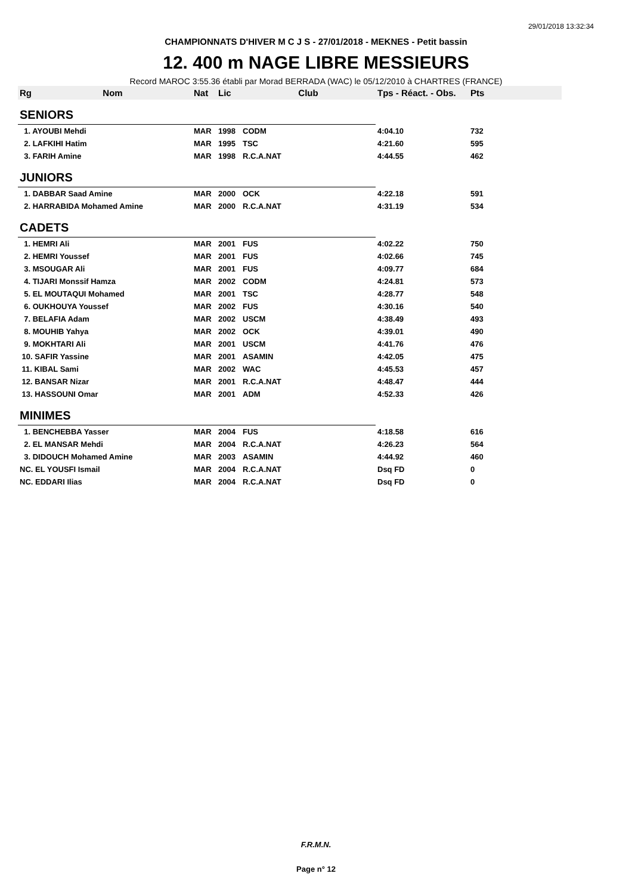29/01/2018 13:32:34
CHAMPIONNATS D'HIVER M C J S - 27/01/2018 - MEKNES - Petit bassin
12. 400 m NAGE LIBRE MESSIEURS
Record MAROC 3:55.36 établi par Morad BERRADA (WAC) le 05/12/2010 à CHARTRES (FRANCE)
| Rg | Nom | Nat | Lic | Club | Tps - Réact. - Obs. | Pts |
| --- | --- | --- | --- | --- | --- | --- |
| SENIORS | | | | | | |
| 1. AYOUBI Mehdi | | MAR | 1998 | CODM | 4:04.10 | 732 |
| 2. LAFKIHI Hatim | | MAR | 1995 | TSC | 4:21.60 | 595 |
| 3. FARIH Amine | | MAR | 1998 | R.C.A.NAT | 4:44.55 | 462 |
| JUNIORS | | | | | | |
| 1. DABBAR Saad Amine | | MAR | 2000 | OCK | 4:22.18 | 591 |
| 2. HARRABIDA Mohamed Amine | | MAR | 2000 | R.C.A.NAT | 4:31.19 | 534 |
| CADETS | | | | | | |
| 1. HEMRI Ali | | MAR | 2001 | FUS | 4:02.22 | 750 |
| 2. HEMRI Youssef | | MAR | 2001 | FUS | 4:02.66 | 745 |
| 3. MSOUGAR Ali | | MAR | 2001 | FUS | 4:09.77 | 684 |
| 4. TIJARI Monssif Hamza | | MAR | 2002 | CODM | 4:24.81 | 573 |
| 5. EL MOUTAQUI Mohamed | | MAR | 2001 | TSC | 4:28.77 | 548 |
| 6. OUKHOUYA Youssef | | MAR | 2002 | FUS | 4:30.16 | 540 |
| 7. BELAFIA Adam | | MAR | 2002 | USCM | 4:38.49 | 493 |
| 8. MOUHIB Yahya | | MAR | 2002 | OCK | 4:39.01 | 490 |
| 9. MOKHTARI Ali | | MAR | 2001 | USCM | 4:41.76 | 476 |
| 10. SAFIR Yassine | | MAR | 2001 | ASAMIN | 4:42.05 | 475 |
| 11. KIBAL Sami | | MAR | 2002 | WAC | 4:45.53 | 457 |
| 12. BANSAR Nizar | | MAR | 2001 | R.C.A.NAT | 4:48.47 | 444 |
| 13. HASSOUNI Omar | | MAR | 2001 | ADM | 4:52.33 | 426 |
| MINIMES | | | | | | |
| 1. BENCHEBBA Yasser | | MAR | 2004 | FUS | 4:18.58 | 616 |
| 2. EL MANSAR Mehdi | | MAR | 2004 | R.C.A.NAT | 4:26.23 | 564 |
| 3. DIDOUCH Mohamed Amine | | MAR | 2003 | ASAMIN | 4:44.92 | 460 |
| NC. EL YOUSFI Ismail | | MAR | 2004 | R.C.A.NAT | Dsq FD | 0 |
| NC. EDDARI Ilias | | MAR | 2004 | R.C.A.NAT | Dsq FD | 0 |
F.R.M.N.
Page n° 12